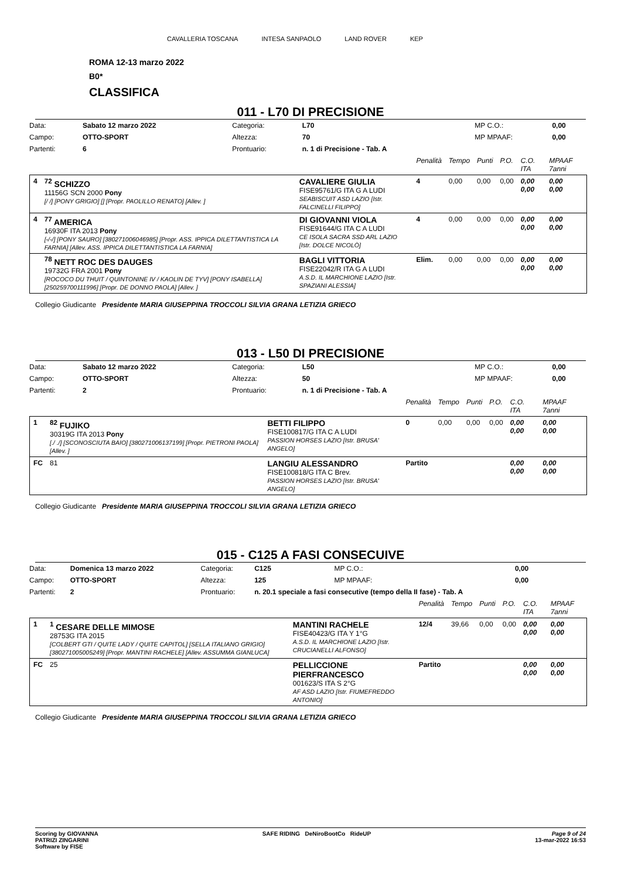CAVALLERIA TOSCANA INTESA SANPAOLO LAND ROVER KEP
ROMA 12-13 marzo 2022
B0*
CLASSIFICA
011 - L70 DI PRECISIONE
| Data: | Sabato 12 marzo 2022 | Categoria: | L70 | MP C.O.: | 0,00 |
| Campo: | OTTO-SPORT | Altezza: | 70 | MP MPAAF: | 0,00 |
| Partenti: | 6 | Prontuario: | n. 1 di Precisione - Tab. A | | |
| | | | Penalità | Tempo | Punti | P.O. | C.O. ITA | MPAAF 7anni |
| 4 | <sup>72</sup> SCHIZZO 11156G SCN 2000 Pony [/ /] [PONY GRIGIO] [] [Propr. PAOLILLO RENATO] [Allev. ] | CAVALIERE GIULIA FISE95761/G ITA G A LUDI SEABISCUIT ASD LAZIO [Istr. FALCINELLI FILIPPO] | 4 | 0,00 | 0,00 | 0,00 | 0,00 0,00 | 0,00 0,00 |
| 4 | <sup>77</sup> AMERICA 16930F ITA 2013 Pony [-/-/] [PONY SAURO] [380271006046985] [Propr. ASS. IPPICA DILETTANTISTICA LA FARNIA] [Allev. ASS. IPPICA DILETTANTISTICA LA FARNIA] | DI GIOVANNI VIOLA FISE91644/G ITA C A LUDI CE ISOLA SACRA SSD ARL LAZIO [Istr. DOLCE NICOLÒ] | 4 | 0,00 | 0,00 | 0,00 | 0,00 0,00 | 0,00 0,00 |
| | <sup>78</sup> NETT ROC DES DAUGES 19732G FRA 2001 Pony [ROCOCO DU THUIT / QUINTONINE IV / KAOLIN DE TYV] [PONY ISABELLA] [250259700111996] [Propr. DE DONNO PAOLA] [Allev. ] | BAGLI VITTORIA FISE22042/R ITA G A LUDI A.S.D. IL MARCHIONE LAZIO [Istr. SPAZIANI ALESSIA] | Elim. | 0,00 | 0,00 | 0,00 | 0,00 0,00 | 0,00 0,00 |
Collegio Giudicante Presidente MARIA GIUSEPPINA TROCCOLI SILVIA GRANA LETIZIA GRIECO
013 - L50 DI PRECISIONE
| Data: | Sabato 12 marzo 2022 | Categoria: | L50 | MP C.O.: | 0,00 |
| Campo: | OTTO-SPORT | Altezza: | 50 | MP MPAAF: | 0,00 |
| Partenti: | 2 | Prontuario: | n. 1 di Precisione - Tab. A | | |
| | | | Penalità | Tempo | Punti | P.O. | C.O. ITA | MPAAF 7anni |
| 1 | <sup>82</sup> FUJIKO 30319G ITA 2013 Pony [./ ./] [SCONOSCIUTA BAIO] [380271006137199] [Propr. PIETRONI PAOLA] [Allev. ] | BETTI FILIPPO FISE100817/G ITA C A LUDI PASSION HORSES LAZIO [Istr. BRUSA' ANGELO] | 0 | 0,00 | 0,00 | 0,00 | 0,00 0,00 | 0,00 0,00 |
| FC | 81 | LANGIU ALESSANDRO FISE100818/G ITA C Brev. PASSION HORSES LAZIO [Istr. BRUSA' ANGELO] | Partito | | | | 0,00 0,00 | 0,00 0,00 |
Collegio Giudicante Presidente MARIA GIUSEPPINA TROCCOLI SILVIA GRANA LETIZIA GRIECO
015 - C125 A FASI CONSECUIVE
| Data: | Domenica 13 marzo 2022 | Categoria: | C125 | MP C.O.: | 0,00 |
| Campo: | OTTO-SPORT | Altezza: | 125 | MP MPAAF: | 0,00 |
| Partenti: | 2 | Prontuario: | n. 20.1 speciale a fasi consecutive (tempo della II fase) - Tab. A | | |
| | | | Penalità | Tempo | Punti | P.O. | C.O. ITA | MPAAF 7anni |
| 1 | <sup>1</sup> CESARE DELLE MIMOSE 28753G ITA 2015 [COLBERT GTI / QUITE LADY / QUITE CAPITOL] [SELLA ITALIANO GRIGIO] [380271005005249] [Propr. MANTINI RACHELE] [Allev. ASSUMMA GIANLUCA] | MANTINI RACHELE FISE40423/G ITA Y 1°G A.S.D. IL MARCHIONE LAZIO [Istr. CRUCIANELLI ALFONSO] | 12/4 | 39,66 | 0,00 | 0,00 | 0,00 0,00 | 0,00 0,00 |
| FC | 25 | PELLICCIONE PIERFRANCESCO 001623/S ITA S 2°G AF ASD LAZIO [Istr. FIUMEFREDDO ANTONIO] | Partito | | | | 0,00 0,00 | 0,00 0,00 |
Collegio Giudicante Presidente MARIA GIUSEPPINA TROCCOLI SILVIA GRANA LETIZIA GRIECO
Scoring by GIOVANNA
PATRIZI ZINGARINI
Software by FISE
SAFE RIDING DeNiroBootCo RideUP
Page 9 of 24
13-mar-2022 16:53